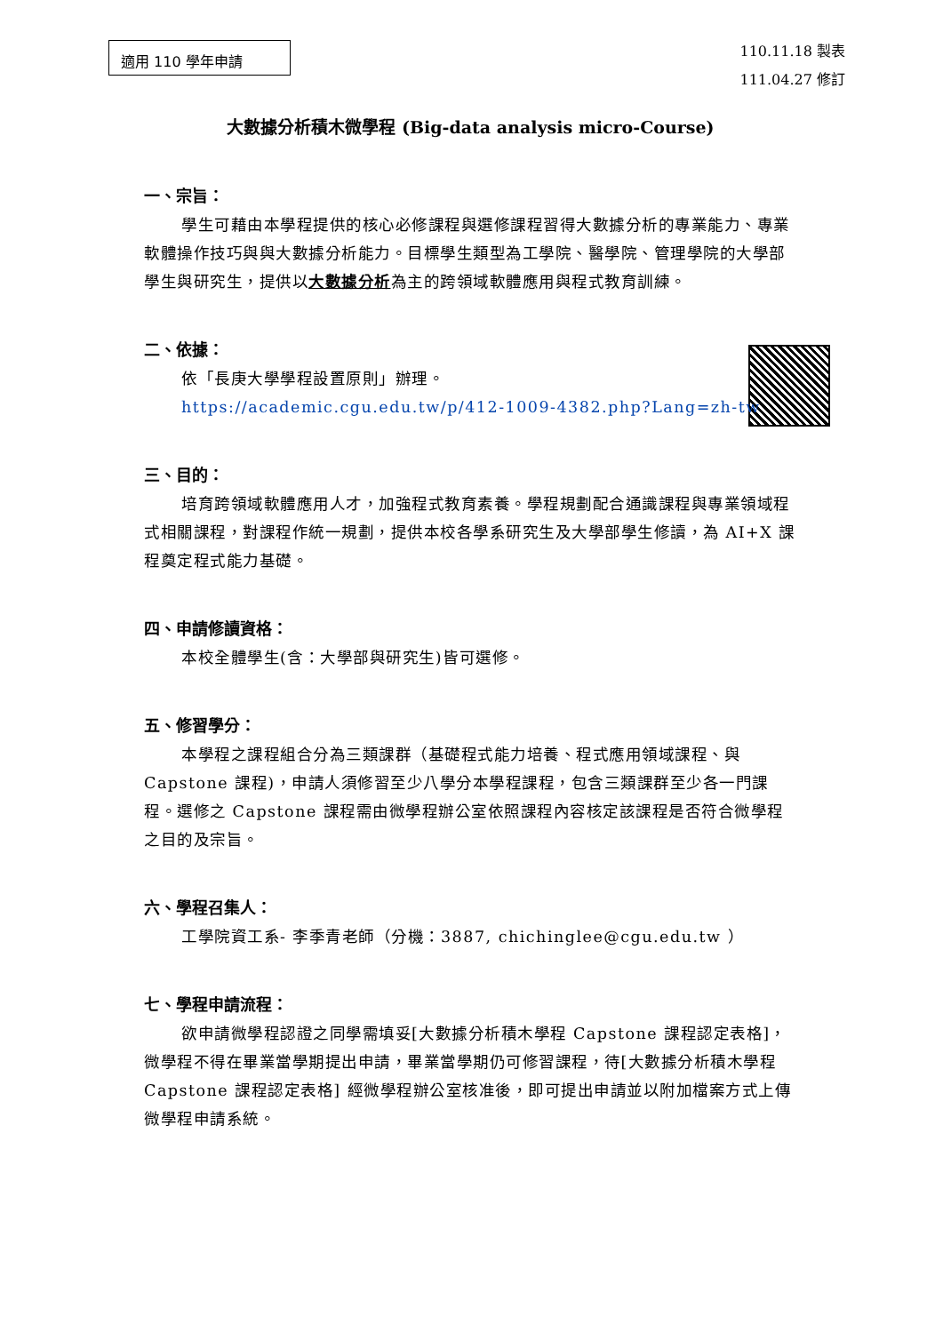適用 110 學年申請
110.11.18 製表
111.04.27 修訂
大數據分析積木微學程 (Big-data analysis micro-Course)
一、宗旨：
學生可藉由本學程提供的核心必修課程與選修課程習得大數據分析的專業能力、專業軟體操作技巧與與大數據分析能力。目標學生類型為工學院、醫學院、管理學院的大學部學生與研究生，提供以大數據分析為主的跨領域軟體應用與程式教育訓練。
二、依據：
依「長庚大學學程設置原則」辦理。
https://academic.cgu.edu.tw/p/412-1009-4382.php?Lang=zh-tw
三、目的：
培育跨領域軟體應用人才，加強程式教育素養。學程規劃配合通識課程與專業領域程式相關課程，對課程作統一規劃，提供本校各學系研究生及大學部學生修讀，為 AI+X 課程奠定程式能力基礎。
四、申請修讀資格：
本校全體學生(含：大學部與研究生)皆可選修。
五、修習學分：
本學程之課程組合分為三類課群（基礎程式能力培養、程式應用領域課程、與 Capstone 課程)，申請人須修習至少八學分本學程課程，包含三類課群至少各一門課程。選修之 Capstone 課程需由微學程辦公室依照課程內容核定該課程是否符合微學程之目的及宗旨。
六、學程召集人：
工學院資工系- 李季青老師（分機：3887, chichinglee@cgu.edu.tw ）
七、學程申請流程：
欲申請微學程認證之同學需填妥[大數據分析積木學程 Capstone 課程認定表格]，微學程不得在畢業當學期提出申請，畢業當學期仍可修習課程，待[大數據分析積木學程 Capstone 課程認定表格] 經微學程辦公室核准後，即可提出申請並以附加檔案方式上傳微學程申請系統。